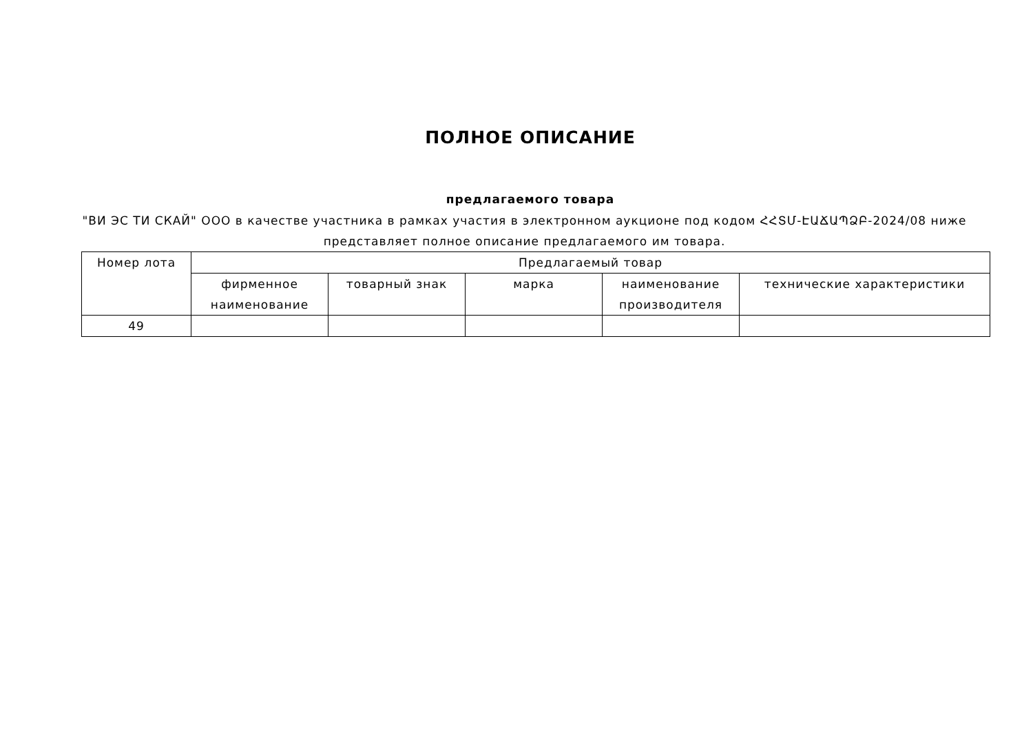ПОЛНОЕ ОПИСАНИЕ
предлагаемого товара
"ВИ ЭС ТИ СКАЙ" ООО в качестве участника в рамках участия в электронном аукционе под кодом ՀՀՏՄ-ԷԱՃԱՊՁԲ-2024/08 ниже представляет полное описание предлагаемого им товара.
| Номер лота | Предлагаемый товар | | | | |
| --- | --- | --- | --- | --- | --- |
| | фирменное наименование | товарный знак | марка | наименование производителя | технические характеристики |
| 49 | | | | | |